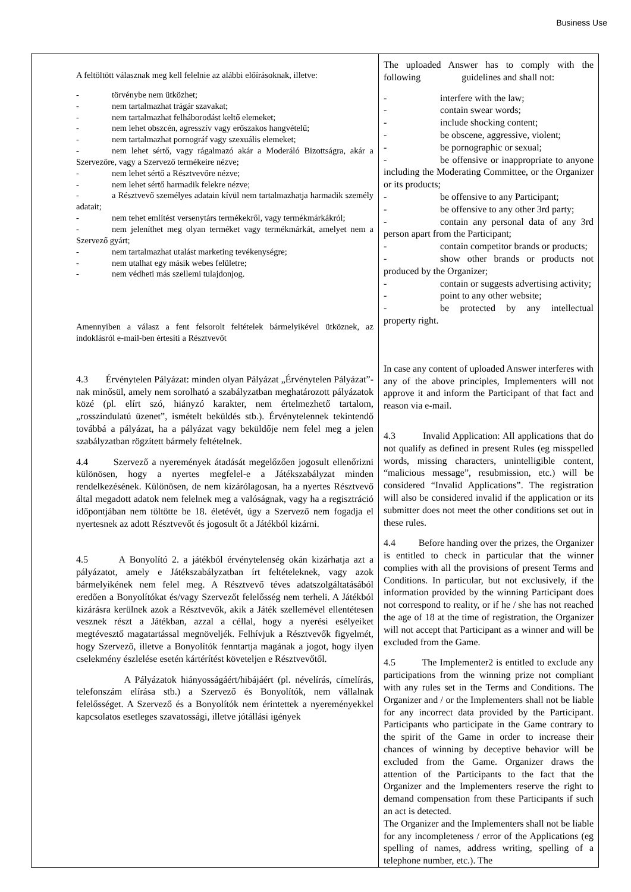Business Use
| A feltöltött válasznak meg kell felelnie az alábbi előírásoknak, illetve: - törvénybe nem ütközhet; - nem tartalmazhat trágár szavakat; - nem tartalmazhat felháborodást keltő elemeket; - nem lehet obszcén, agresszív vagy erőszakos hangvételű; - nem tartalmazhat pornográf vagy szexuális elemeket; - nem lehet sértő, vagy rágalmazó akár a Moderáló Bizottságra, akár a Szervezőre, vagy a Szervező termékeire nézve; - nem lehet sértő a Résztvevőre nézve; - nem lehet sértő harmadik felekre nézve; - a Résztvevő személyes adatain kívül nem tartalmazhatja harmadik személy adatait; - nem tehet említést versenytárs termékekről, vagy termékmárkákról; - nem jeleníthet meg olyan terméket vagy termékmárkát, amelyet nem a Szervező gyárt; - nem tartalmazhat utalást marketing tevékenységre; - nem utalhat egy másik webes felületre; - nem védheti más szellemi tulajdonjog. Amennyiben a válasz a fent felsorolt feltételek bármelyikével ütköznek, az indoklásról e-mail-ben értesíti a Résztvevőt 4.3 Érvénytelen Pályázat: minden olyan Pályázat „Érvénytelen Pályázat”-nak minősül, amely nem sorolható a szabályzatban meghatározott pályázatok közé (pl. elírt szó, hiányzó karakter, nem értelmezhető tartalom, „rosszindulatú üzenet”, ismételt beküldés stb.). Érvénytelennek tekintendő továbbá a pályázat, ha a pályázat vagy beküldője nem felel meg a jelen szabályzatban rögzített bármely feltételnek. 4.4 Szervező a nyeremények átadását megelőzően jogosult ellenőrizni különösen, hogy a nyertes megfelel-e a Játékszabályzat minden rendelkezésének. Különösen, de nem kizárólagosan, ha a nyertes Résztvevő által megadott adatok nem felelnek meg a valóságnak, vagy ha a regisztráció időpontjában nem töltötte be 18. életévét, úgy a Szervező nem fogadja el nyertesnek az adott Résztvevőt és jogosult őt a Játékból kizárni. 4.5 A Bonyolító 2. a játékból érvénytelenség okán kizárhatja azt a pályázatot, amely e Játékszabályzatban írt feltételeknek, vagy azok bármelyikének nem felel meg. A Résztvevő téves adatszolgáltatásából eredően a Bonyolítókat és/vagy Szervezőt felelősség nem terheli. A Játékból kizárásra kerülnek azok a Résztvevők, akik a Játék szellemével ellentétesen vesznek részt a Játékban, azzal a céllal, hogy a nyerési esélyeiket megtévesztő magatartással megnöveljék. Felhívjuk a Résztvevők figyelmét, hogy Szervező, illetve a Bonyolítók fenntartja magának a jogot, hogy ilyen cselekmény észlelése esetén kártérítést követeljen e Résztvevőtől. A Pályázatok hiányosságáért/hibájáért (pl. névelírás, címelírás, telefonszám elírása stb.) a Szervező és Bonyolítók, nem vállalnak felelősséget. A Szervező és a Bonyolítók nem érintettek a nyereményekkel kapcsolatos esetleges szavatossági, illetve jótállási igények | The uploaded Answer has to comply with the following guidelines and shall not: - interfere with the law; - contain swear words; - include shocking content; - be obscene, aggressive, violent; - be pornographic or sexual; - be offensive or inappropriate to anyone including the Moderating Committee, or the Organizer or its products; - be offensive to any Participant; - be offensive to any other 3rd party; - contain any personal data of any 3rd person apart from the Participant; - contain competitor brands or products; - show other brands or products not produced by the Organizer; - contain or suggests advertising activity; - point to any other website; - be protected by any intellectual property right. In case any content of uploaded Answer interferes with any of the above principles, Implementers will not approve it and inform the Participant of that fact and reason via e-mail. 4.3 Invalid Application: All applications that do not qualify as defined in present Rules (eg misspelled words, missing characters, unintelligible content, “malicious message”, resubmission, etc.) will be considered “Invalid Applications”. The registration will also be considered invalid if the application or its submitter does not meet the other conditions set out in these rules. 4.4 Before handing over the prizes, the Organizer is entitled to check in particular that the winner complies with all the provisions of present Terms and Conditions. In particular, but not exclusively, if the information provided by the winning Participant does not correspond to reality, or if he / she has not reached the age of 18 at the time of registration, the Organizer will not accept that Participant as a winner and will be excluded from the Game. 4.5 The Implementer2 is entitled to exclude any participations from the winning prize not compliant with any rules set in the Terms and Conditions. The Organizer and / or the Implementers shall not be liable for any incorrect data provided by the Participant. Participants who participate in the Game contrary to the spirit of the Game in order to increase their chances of winning by deceptive behavior will be excluded from the Game. Organizer draws the attention of the Participants to the fact that the Organizer and the Implementers reserve the right to demand compensation from these Participants if such an act is detected. The Organizer and the Implementers shall not be liable for any incompleteness / error of the Applications (eg spelling of names, address writing, spelling of a telephone number, etc.). The |